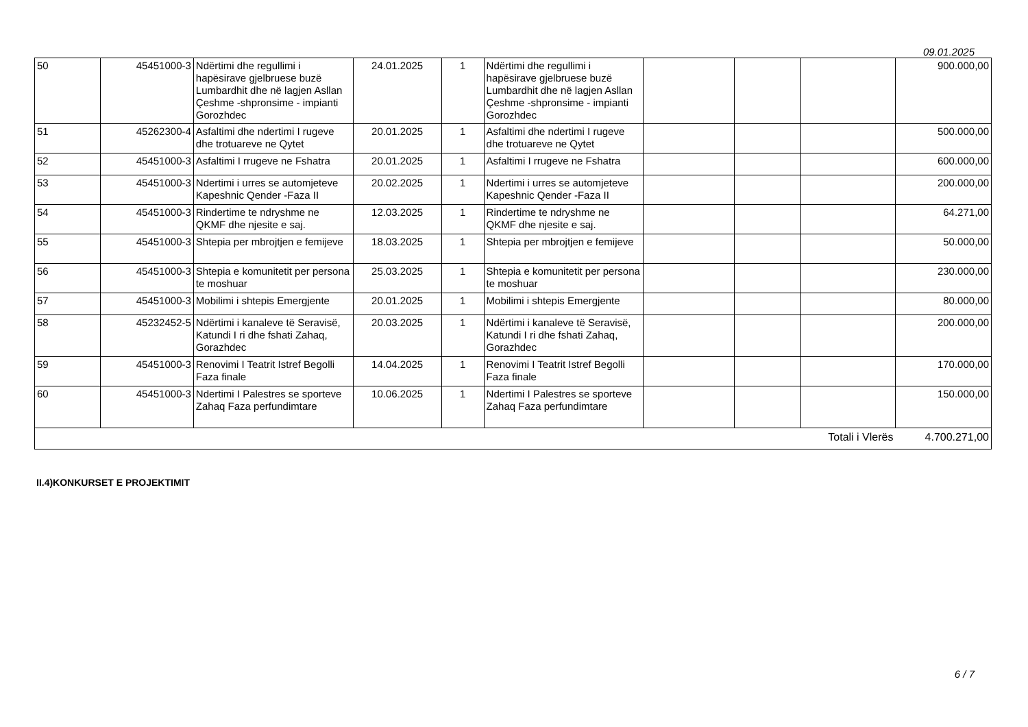09.01.2025
| 50 | 45451000-3 | Ndërtimi dhe regullimi i hapësirave gjelbruese buzë Lumbardhit dhe në lagjen Asllan Çeshme -shpronsime - impianti Gorozhdec | 24.01.2025 | 1 | Ndërtimi dhe regullimi i hapësirave gjelbruese buzë Lumbardhit dhe në lagjen Asllan Çeshme -shpronsime - impianti Gorozhdec | | | | 900.000,00 |
| 51 | 45262300-4 | Asfaltimi dhe ndertimi I rugeve dhe trotuareve ne Qytet | 20.01.2025 | 1 | Asfaltimi dhe ndertimi I rugeve dhe trotuareve ne Qytet | | | | 500.000,00 |
| 52 | 45451000-3 | Asfaltimi I rrugeve ne Fshatra | 20.01.2025 | 1 | Asfaltimi I rrugeve ne Fshatra | | | | 600.000,00 |
| 53 | 45451000-3 | Ndertimi i urres se automjeteve Kapeshnic Qender -Faza II | 20.02.2025 | 1 | Ndertimi i urres se automjeteve Kapeshnic Qender -Faza II | | | | 200.000,00 |
| 54 | 45451000-3 | Rindertime te ndryshme ne QKMF dhe njesite e saj. | 12.03.2025 | 1 | Rindertime te ndryshme ne QKMF dhe njesite e saj. | | | | 64.271,00 |
| 55 | 45451000-3 | Shtepia per mbrojtjen e femijeve | 18.03.2025 | 1 | Shtepia per mbrojtjen e femijeve | | | | 50.000,00 |
| 56 | 45451000-3 | Shtepia e komunitetit per persona te moshuar | 25.03.2025 | 1 | Shtepia e komunitetit per persona te moshuar | | | | 230.000,00 |
| 57 | 45451000-3 | Mobilimi i shtepis Emergjente | 20.01.2025 | 1 | Mobilimi i shtepis Emergjente | | | | 80.000,00 |
| 58 | 45232452-5 | Ndërtimi i kanaleve të Seravisë, Katundi I ri dhe fshati Zahaq, Gorazhdec | 20.03.2025 | 1 | Ndërtimi i kanaleve të Seravisë, Katundi I ri dhe fshati Zahaq, Gorazhdec | | | | 200.000,00 |
| 59 | 45451000-3 | Renovimi I Teatrit Istref Begolli Faza finale | 14.04.2025 | 1 | Renovimi I Teatrit Istref Begolli Faza finale | | | | 170.000,00 |
| 60 | 45451000-3 | Ndertimi I Palestres se sporteve Zahaq Faza perfundimtare | 10.06.2025 | 1 | Ndertimi I Palestres se sporteve Zahaq Faza perfundimtare | | | | 150.000,00 |
| Totali i Vlerës | | | | | | | | | 4.700.271,00 |
II.4)KONKURSET E PROJEKTIMIT
6 / 7